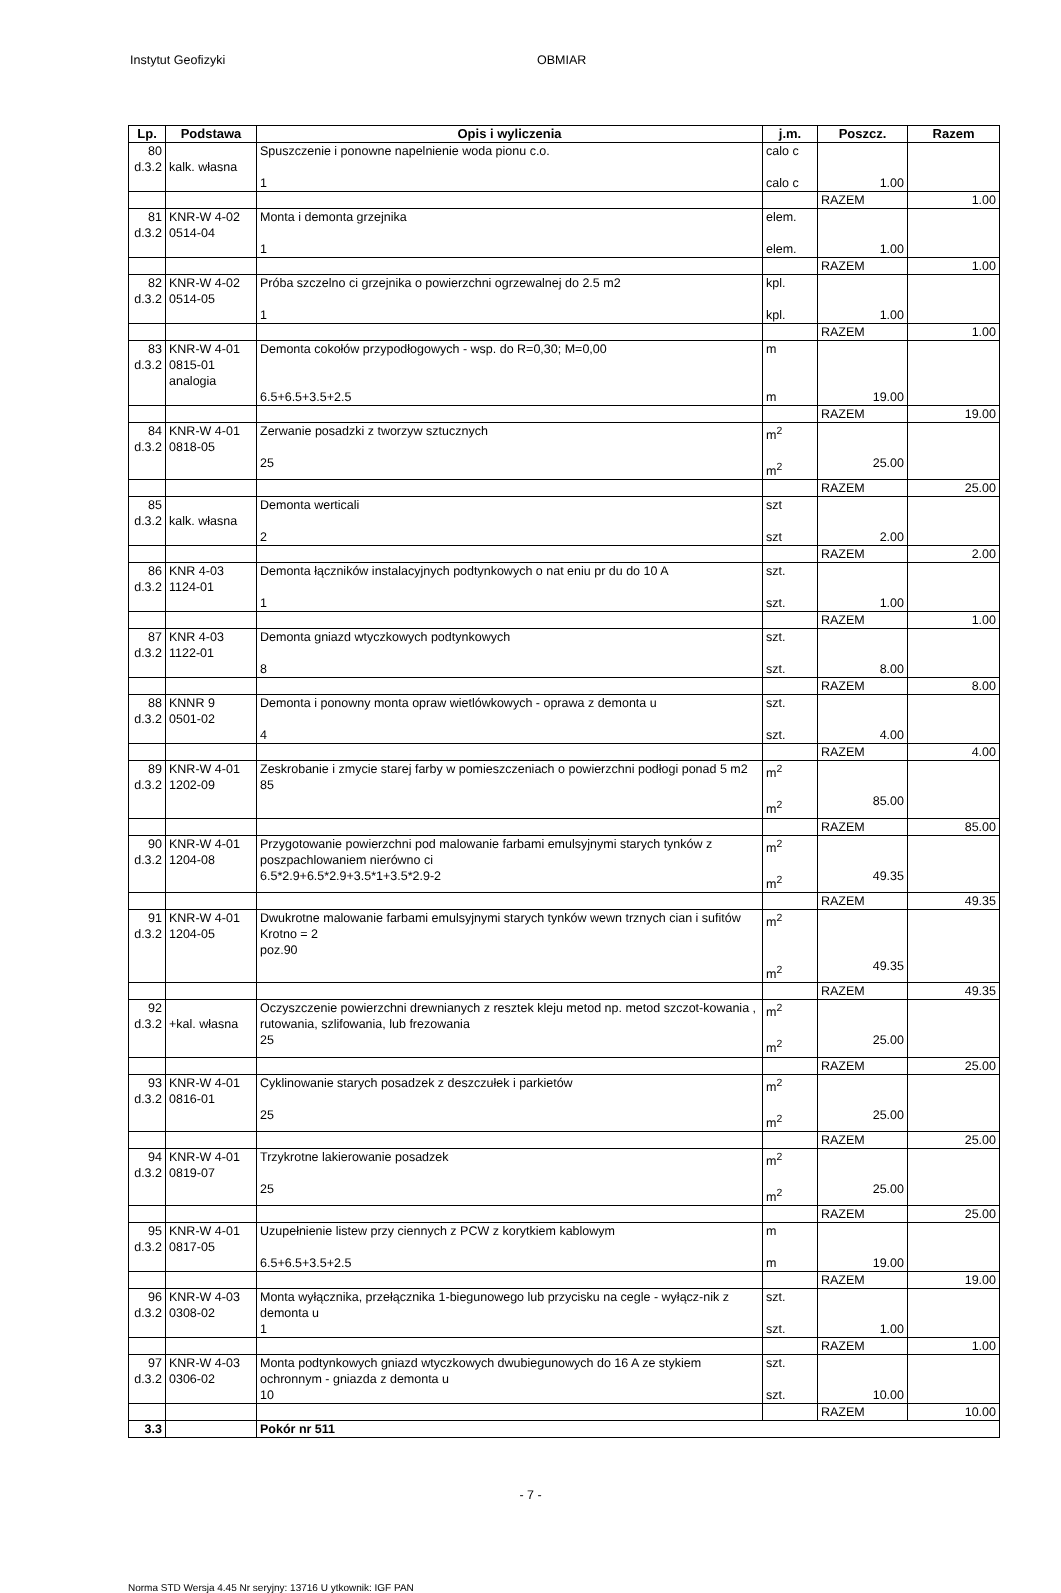Instytut Geofizyki OBMIAR
| Lp. | Podstawa | Opis i wyliczenia | j.m. | Poszcz. | Razem |
| --- | --- | --- | --- | --- | --- |
| 80 d.3.2 | kalk. własna | Spuszczenie i ponowne napelnienie woda pionu c.o. 1 | calo c calo c | 1.00 | |
| | | | | RAZEM | 1.00 |
| 81 d.3.2 | KNR-W 4-02 0514-04 | Monta i demonta grzejnika 1 | elem. elem. | 1.00 | |
| | | | | RAZEM | 1.00 |
| 82 d.3.2 | KNR-W 4-02 0514-05 | Próba szczelno ci grzejnika o powierzchni ogrzewalnej do 2.5 m2 1 | kpl. kpl. | 1.00 | |
| | | | | RAZEM | 1.00 |
| 83 d.3.2 | KNR-W 4-01 0815-01 analogia | Demonta cokołów przypodłogowych - wsp. do R=0,30; M=0,00 6.5+6.5+3.5+2.5 | m m | 19.00 | |
| | | | | RAZEM | 19.00 |
| 84 d.3.2 | KNR-W 4-01 0818-05 | Zerwanie posadzki z tworzyw sztucznych 25 | m<sup>2</sup> m<sup>2</sup> | 25.00 | |
| | | | | RAZEM | 25.00 |
| 85 d.3.2 | kalk. własna | Demonta werticali 2 | szt szt | 2.00 | |
| | | | | RAZEM | 2.00 |
| 86 d.3.2 | KNR 4-03 1124-01 | Demonta łączników instalacyjnych podtynkowych o nat eniu pr du do 10 A 1 | szt. szt. | 1.00 | |
| | | | | RAZEM | 1.00 |
| 87 d.3.2 | KNR 4-03 1122-01 | Demonta gniazd wtyczkowych podtynkowych 8 | szt. szt. | 8.00 | |
| | | | | RAZEM | 8.00 |
| 88 d.3.2 | KNNR 9 0501-02 | Demonta i ponowny monta opraw wietlówkowych - oprawa z demonta u 4 | szt. szt. | 4.00 | |
| | | | | RAZEM | 4.00 |
| 89 d.3.2 | KNR-W 4-01 1202-09 | Zeskrobanie i zmycie starej farby w pomieszczeniach o powierzchni podłogi ponad 5 m2 85 | m<sup>2</sup> m<sup>2</sup> | 85.00 | |
| | | | | RAZEM | 85.00 |
| 90 d.3.2 | KNR-W 4-01 1204-08 | Przygotowanie powierzchni pod malowanie farbami emulsyjnymi starych tynków z poszpachlowaniem nierówno ci 6.5*2.9+6.5*2.9+3.5*1+3.5*2.9-2 | m<sup>2</sup> m<sup>2</sup> | 49.35 | |
| | | | | RAZEM | 49.35 |
| 91 d.3.2 | KNR-W 4-01 1204-05 | Dwukrotne malowanie farbami emulsyjnymi starych tynków wewn trznych cian i sufitów Krotno = 2 poz.90 | m<sup>2</sup> m<sup>2</sup> | 49.35 | |
| | | | | RAZEM | 49.35 |
| 92 d.3.2 | +kal. własna | Oczyszczenie powierzchni drewnianych z resztek kleju metod np. metod szczot-kowania , rutowania, szlifowania, lub frezowania 25 | m<sup>2</sup> m<sup>2</sup> | 25.00 | |
| | | | | RAZEM | 25.00 |
| 93 d.3.2 | KNR-W 4-01 0816-01 | Cyklinowanie starych posadzek z deszczułek i parkietów 25 | m<sup>2</sup> m<sup>2</sup> | 25.00 | |
| | | | | RAZEM | 25.00 |
| 94 d.3.2 | KNR-W 4-01 0819-07 | Trzykrotne lakierowanie posadzek 25 | m<sup>2</sup> m<sup>2</sup> | 25.00 | |
| | | | | RAZEM | 25.00 |
| 95 d.3.2 | KNR-W 4-01 0817-05 | Uzupełnienie listew przy ciennych z PCW z korytkiem kablowym 6.5+6.5+3.5+2.5 | m m | 19.00 | |
| | | | | RAZEM | 19.00 |
| 96 d.3.2 | KNR-W 4-03 0308-02 | Monta wyłącznika, przełącznika 1-biegunowego lub przycisku na cegle - wyłącz-nik z demonta u 1 | szt. szt. | 1.00 | |
| | | | | RAZEM | 1.00 |
| 97 d.3.2 | KNR-W 4-03 0306-02 | Monta podtynkowych gniazd wtyczkowych dwubiegunowych do 16 A ze stykiem ochronnym - gniazda z demonta u 10 | szt. szt. | 10.00 | |
| | | | | RAZEM | 10.00 |
| 3.3 | | Pokór nr 511 | | | |
- 7 -
Norma STD Wersja 4.45 Nr seryjny: 13716 U ytkownik: IGF PAN